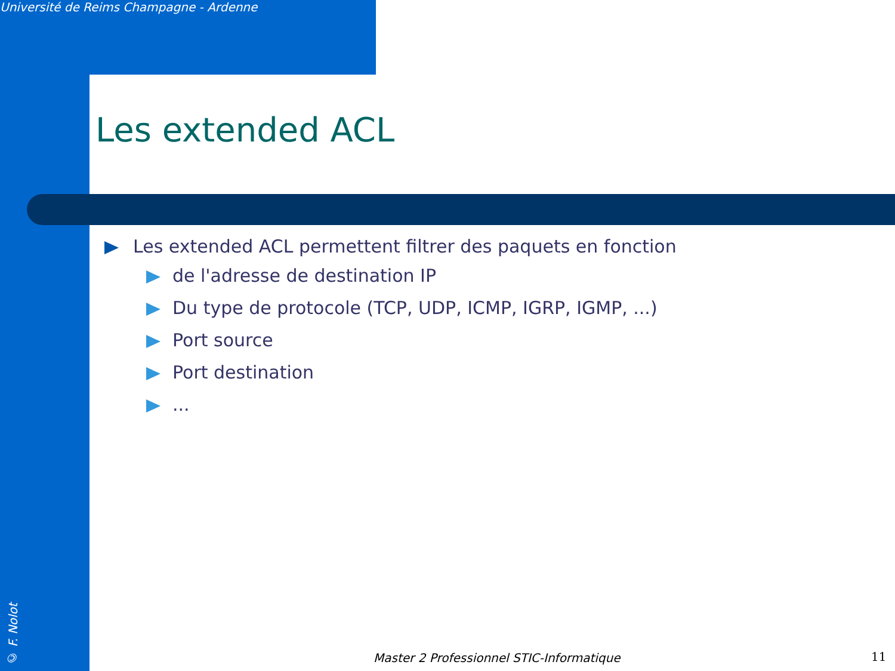Université de Reims Champagne - Ardenne
Les extended ACL
Les extended ACL permettent filtrer des paquets en fonction
de l'adresse de destination IP
Du type de protocole (TCP, UDP, ICMP, IGRP, IGMP, ...)
Port source
Port destination
...
© F. Nolot
Master 2 Professionnel STIC-Informatique
11